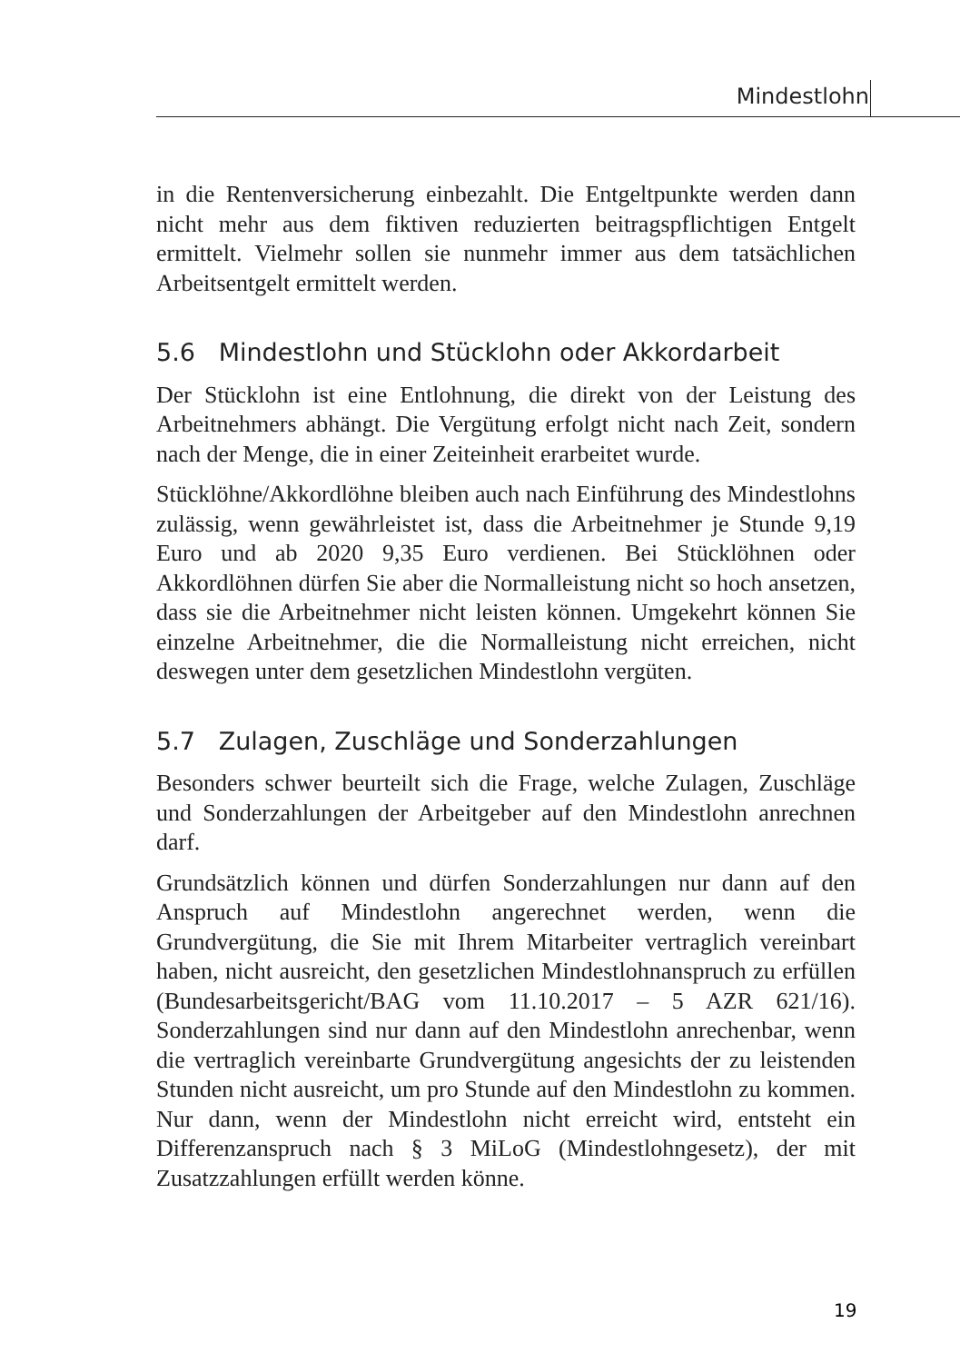Mindestlohn
in die Rentenversicherung einbezahlt. Die Entgeltpunkte werden dann nicht mehr aus dem fiktiven reduzierten beitragspflichtigen Entgelt ermittelt. Vielmehr sollen sie nunmehr immer aus dem tatsächlichen Arbeitsentgelt ermittelt werden.
5.6 Mindestlohn und Stücklohn oder Akkordarbeit
Der Stücklohn ist eine Entlohnung, die direkt von der Leistung des Arbeitnehmers abhängt. Die Vergütung erfolgt nicht nach Zeit, sondern nach der Menge, die in einer Zeiteinheit erarbeitet wurde.
Stücklöhne/Akkordlöhne bleiben auch nach Einführung des Mindestlohns zulässig, wenn gewährleistet ist, dass die Arbeitnehmer je Stunde 9,19 Euro und ab 2020 9,35 Euro verdienen. Bei Stücklöhnen oder Akkordlöhnen dürfen Sie aber die Normalleistung nicht so hoch ansetzen, dass sie die Arbeitnehmer nicht leisten können. Umgekehrt können Sie einzelne Arbeitnehmer, die die Normalleistung nicht erreichen, nicht deswegen unter dem gesetzlichen Mindestlohn vergüten.
5.7 Zulagen, Zuschläge und Sonderzahlungen
Besonders schwer beurteilt sich die Frage, welche Zulagen, Zuschläge und Sonderzahlungen der Arbeitgeber auf den Mindestlohn anrechnen darf.
Grundsätzlich können und dürfen Sonderzahlungen nur dann auf den Anspruch auf Mindestlohn angerechnet werden, wenn die Grundvergütung, die Sie mit Ihrem Mitarbeiter vertraglich vereinbart haben, nicht ausreicht, den gesetzlichen Mindestlohnanspruch zu erfüllen (Bundesarbeitsgericht/BAG vom 11.10.2017 – 5 AZR 621/16). Sonderzahlungen sind nur dann auf den Mindestlohn anrechenbar, wenn die vertraglich vereinbarte Grundvergütung angesichts der zu leistenden Stunden nicht ausreicht, um pro Stunde auf den Mindestlohn zu kommen. Nur dann, wenn der Mindestlohn nicht erreicht wird, entsteht ein Differenzanspruch nach § 3 MiLoG (Mindestlohngesetz), der mit Zusatzzahlungen erfüllt werden könne.
19